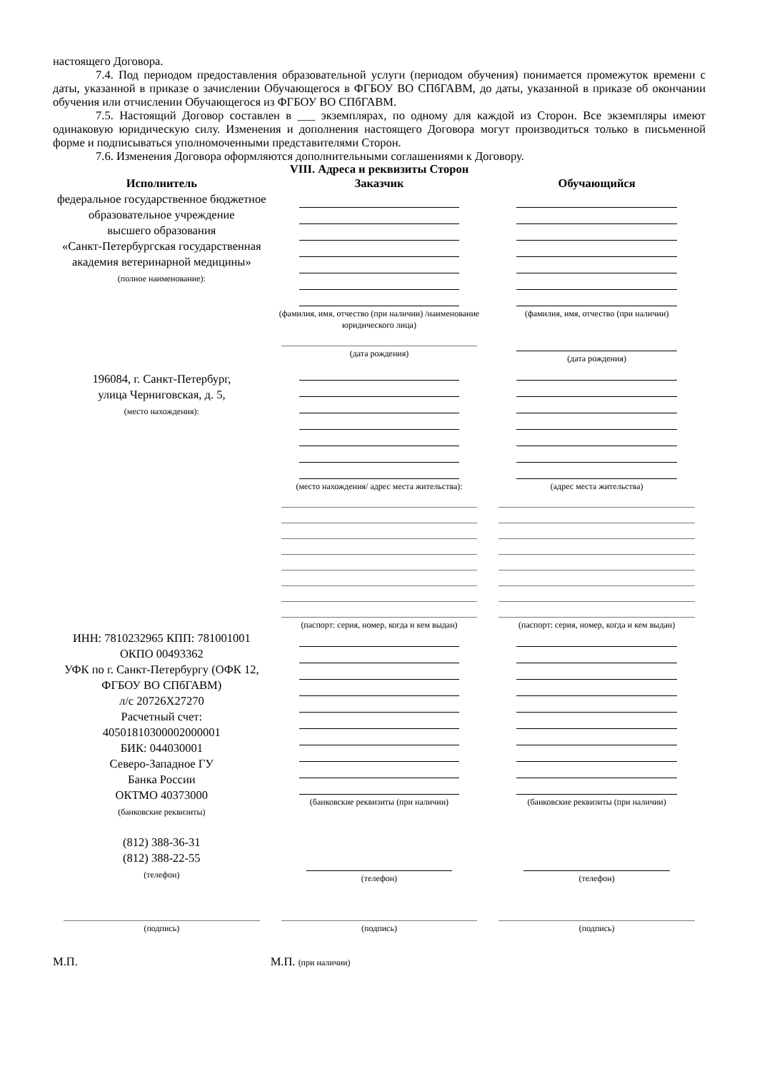настоящего Договора.
7.4. Под периодом предоставления образовательной услуги (периодом обучения) понимается промежуток времени с даты, указанной в приказе о зачислении Обучающегося в ФГБОУ ВО СПбГАВМ, до даты, указанной в приказе об окончании обучения или отчислении Обучающегося из ФГБОУ ВО СПбГАВМ.
7.5. Настоящий Договор составлен в ___ экземплярах, по одному для каждой из Сторон. Все экземпляры имеют одинаковую юридическую силу. Изменения и дополнения настоящего Договора могут производиться только в письменной форме и подписываться уполномоченными представителями Сторон.
7.6. Изменения Договора оформляются дополнительными соглашениями к Договору.
VIII. Адреса и реквизиты Сторон
| Исполнитель | Заказчик | Обучающийся |
| --- | --- | --- |
| федеральное государственное бюджетное образовательное учреждение высшего образования «Санкт-Петербургская государственная академия ветеринарной медицины» (полное наименование): | (фамилия, имя, отчество (при наличии) /наименование юридического лица) (дата рождения) | (фамилия, имя, отчество (при наличии) (дата рождения) |
| 196084, г. Санкт-Петербург, улица Черниговская, д. 5, (место нахождения): | (место нахождения/ адрес места жительства): (паспорт: серия, номер, когда и кем выдан) | (адрес места жительства) (паспорт: серия, номер, когда и кем выдан) |
| ИНН: 7810232965 КПП: 781001001 ОКПО 00493362 УФК по г. Санкт-Петербургу (ОФК 12, ФГБОУ ВО СПбГАВМ) л/с 20726Х27270 Расчетный счет: 40501810300002000001 БИК: 044030001 Северо-Западное ГУ Банка России ОКТМО 40373000 (банковские реквизиты) (812) 388-36-31 (812) 388-22-55 (телефон) | (банковские реквизиты (при наличии) (телефон) | (банковские реквизиты (при наличии) (телефон) |
| (подпись) | (подпись) | (подпись) |
| М.П. | М.П. (при наличии) | |